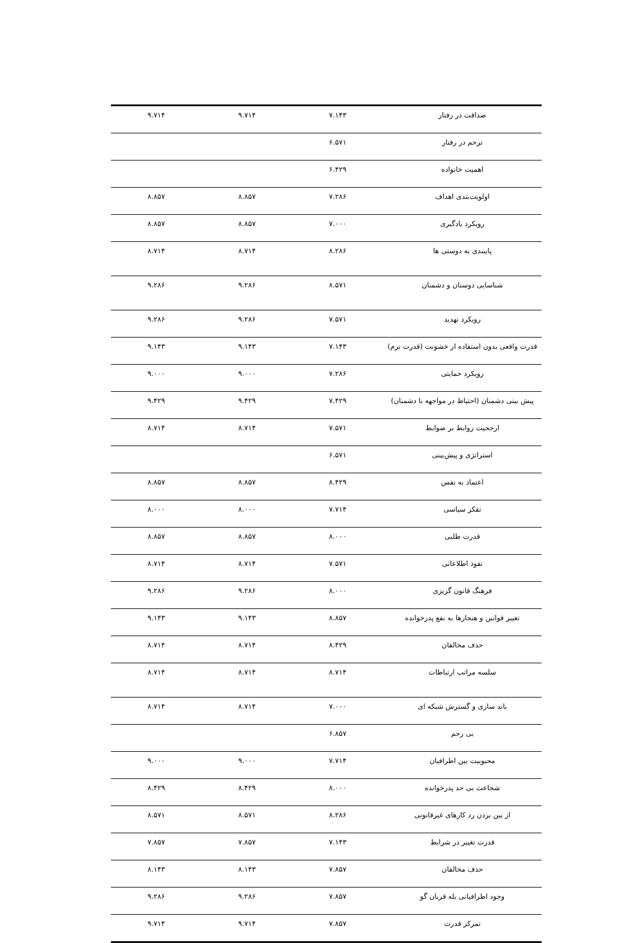| صداقت در رفتار | ۷.۱۴۳ | ۹.۷۱۴ | ۹.۷۱۴ |
| ترحم در رفتار | ۶.۵۷۱ | | |
| اهمیت خانواده | ۶.۴۲۹ | | |
| اولویت‌بندی اهداف | ۷.۲۸۶ | ۸.۸۵۷ | ۸.۸۵۷ |
| رویکرد یادگیری | ۷.۰۰۰ | ۸.۸۵۷ | ۸.۸۵۷ |
| پایبندی به دوستی ها | ۸.۲۸۶ | ۸.۷۱۴ | ۸.۷۱۴ |
| شناسایی دوستان و دشمنان | ۸.۵۷۱ | ۹.۲۸۶ | ۹.۲۸۶ |
| رویکرد تهدید | ۷.۵۷۱ | ۹.۲۸۶ | ۹.۲۸۶ |
| قدرت واقعی بدون استفاده از خشونت (قدرت نرم) | ۷.۱۴۳ | ۹.۱۴۳ | ۹.۱۴۳ |
| رویکرد حمایتی | ۷.۲۸۶ | ۹.۰۰۰ | ۹.۰۰۰ |
| پیش بینی دشمنان (احتیاط در مواجهه با دشمنان) | ۷.۴۲۹ | ۹.۴۲۹ | ۹.۴۲۹ |
| ارجحیت روابط بر ضوابط | ۷.۵۷۱ | ۸.۷۱۴ | ۸.۷۱۴ |
| استراتژی و پیش‌بینی | ۶.۵۷۱ | | |
| اعتماد به نفس | ۸.۴۲۹ | ۸.۸۵۷ | ۸.۸۵۷ |
| تفکر سیاسی | ۷.۷۱۴ | ۸.۰۰۰ | ۸.۰۰۰ |
| قدرت طلبی | ۸.۰۰۰ | ۸.۸۵۷ | ۸.۸۵۷ |
| نفوذ اطلاعاتی | ۷.۵۷۱ | ۸.۷۱۴ | ۸.۷۱۴ |
| فرهنگ قانون گریزی | ۸.۰۰۰ | ۹.۲۸۶ | ۹.۲۸۶ |
| تغییر قوانین و هنجارها به نفع پدرخوانده | ۸.۸۵۷ | ۹.۱۴۳ | ۹.۱۴۳ |
| حذف مخالفان | ۸.۴۲۹ | ۸.۷۱۴ | ۸.۷۱۴ |
| سلسه مراتب ارتباطات | ۸.۷۱۴ | ۸.۷۱۴ | ۸.۷۱۴ |
| باند سازی و گسترش شبکه ای | ۷.۰۰۰ | ۸.۷۱۴ | ۸.۷۱۴ |
| بی رحم | ۶.۸۵۷ | | |
| محبوبیت بین اطرافیان | ۷.۷۱۴ | ۹.۰۰۰ | ۹.۰۰۰ |
| شجاعت بی حد پدرخوانده | ۸.۰۰۰ | ۸.۴۲۹ | ۸.۴۲۹ |
| از بین بردن رد کارهای غیرقانونی | ۸.۲۸۶ | ۸.۵۷۱ | ۸.۵۷۱ |
| قدرت تغییر در شرایط | ۷.۱۴۳ | ۷.۸۵۷ | ۷.۸۵۷ |
| حذف مخالفان | ۷.۸۵۷ | ۸.۱۴۳ | ۸.۱۴۳ |
| وجود اطرافیانی بله قربان گو | ۷.۸۵۷ | ۹.۲۸۶ | ۹.۲۸۶ |
| تمرکز قدرت | ۷.۸۵۷ | ۹.۷۱۴ | ۹.۷۱۴ |